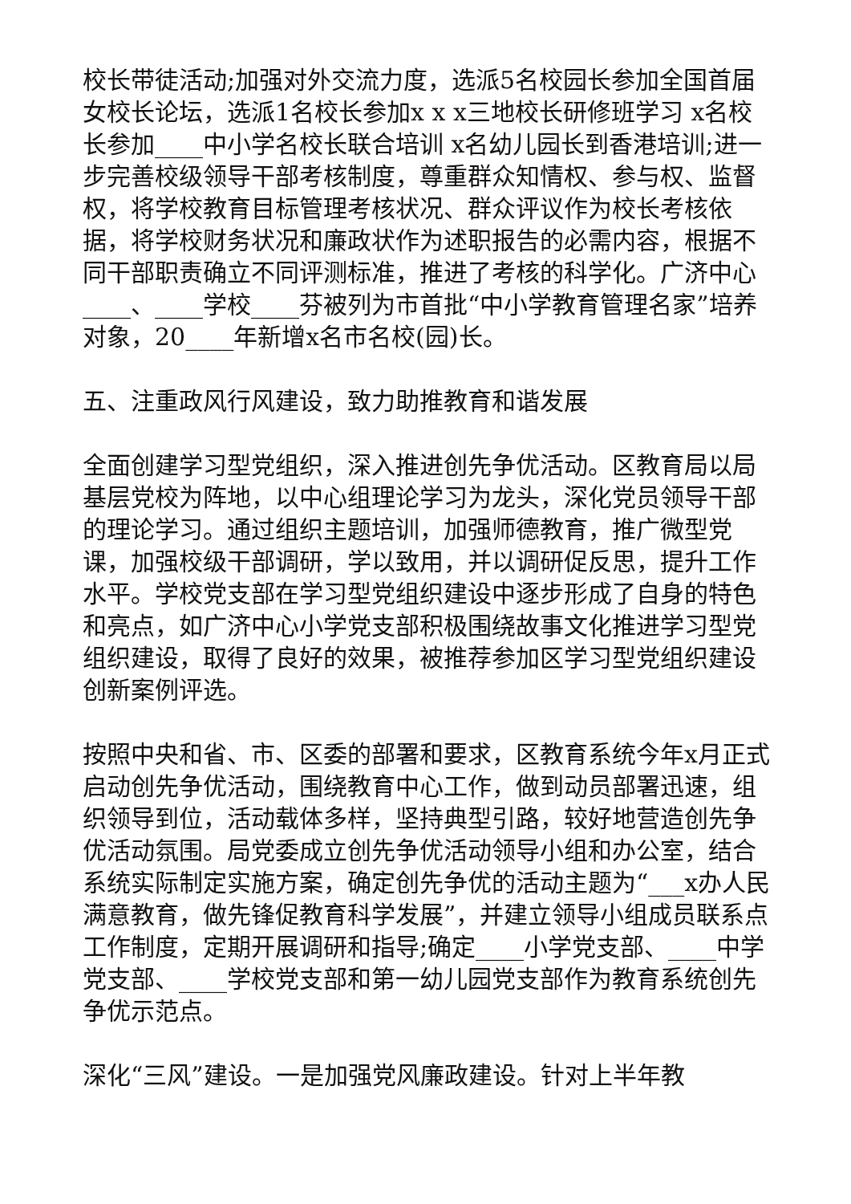校长带徒活动;加强对外交流力度，选派5名校园长参加全国首届女校长论坛，选派1名校长参加x x x三地校长研修班学习 x名校长参加____中小学名校长联合培训 x名幼儿园长到香港培训;进一步完善校级领导干部考核制度，尊重群众知情权、参与权、监督权，将学校教育目标管理考核状况、群众评议作为校长考核依据，将学校财务状况和廉政状作为述职报告的必需内容，根据不同干部职责确立不同评测标准，推进了考核的科学化。广济中心____、____学校____芬被列为市首批“中小学教育管理名家”培养对象，20____年新增x名市名校(园)长。
五、注重政风行风建设，致力助推教育和谐发展
全面创建学习型党组织，深入推进创先争优活动。区教育局以局基层党校为阵地，以中心组理论学习为龙头，深化党员领导干部的理论学习。通过组织主题培训，加强师德教育，推广微型党课，加强校级干部调研，学以致用，并以调研促反思，提升工作水平。学校党支部在学习型党组织建设中逐步形成了自身的特色和亮点，如广济中心小学党支部积极围绕故事文化推进学习型党组织建设，取得了良好的效果，被推荐参加区学习型党组织建设创新案例评选。
按照中央和省、市、区委的部署和要求，区教育系统今年x月正式启动创先争优活动，围绕教育中心工作，做到动员部署迅速，组织领导到位，活动载体多样，坚持典型引路，较好地营造创先争优活动氛围。局党委成立创先争优活动领导小组和办公室，结合系统实际制定实施方案，确定创先争优的活动主题为“___x办人民满意教育，做先锋促教育科学发展”，并建立领导小组成员联系点工作制度，定期开展调研和指导;确定____小学党支部、____中学党支部、____学校党支部和第一幼儿园党支部作为教育系统创先争优示范点。
深化“三风”建设。一是加强党风廉政建设。针对上半年教